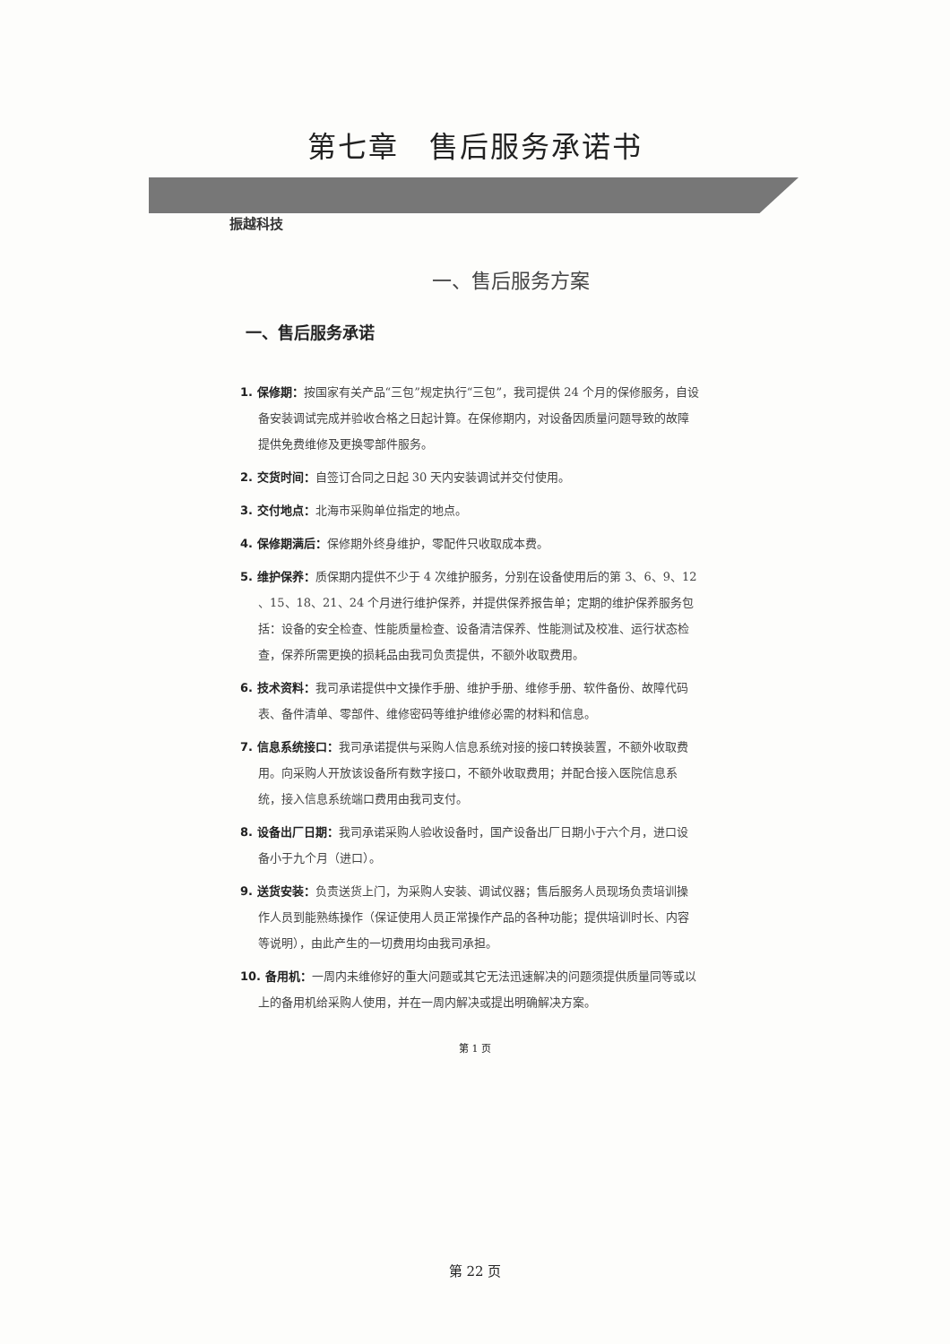第七章　售后服务承诺书
振越科技
一、售后服务方案
一、售后服务承诺
1. 保修期：按国家有关产品“三包”规定执行“三包”，我司提供 24 个月的保修服务，自设备安装调试完成并验收合格之日起计算。在保修期内，对设备因质量问题导致的故障提供免费维修及更换零部件服务。
2. 交货时间：自签订合同之日起 30 天内安装调试并交付使用。
3. 交付地点：北海市采购单位指定的地点。
4. 保修期满后：保修期外终身维护，零配件只收取成本费。
5. 维护保养：质保期内提供不少于 4 次维护服务，分别在设备使用后的第 3、6、9、12 、15、18、21、24 个月进行维护保养，并提供保养报告单；定期的维护保养服务包括：设备的安全检查、性能质量检查、设备清洁保养、性能测试及校准、运行状态检查，保养所需更换的损耗品由我司负责提供，不额外收取费用。
6. 技术资料：我司承诺提供中文操作手册、维护手册、维修手册、软件备份、故障代码表、备件清单、零部件、维修密码等维护维修必需的材料和信息。
7. 信息系统接口：我司承诺提供与采购人信息系统对接的接口转换装置，不额外收取费用。向采购人开放该设备所有数字接口，不额外收取费用；并配合接入医院信息系统，接入信息系统端口费用由我司支付。
8. 设备出厂日期：我司承诺采购人验收设备时，国产设备出厂日期小于六个月，进口设备小于九个月（进口）。
9. 送货安装：负责送货上门，为采购人安装、调试仪器；售后服务人员现场负责培训操作人员到能熟练操作（保证使用人员正常操作产品的各种功能；提供培训时长、内容等说明），由此产生的一切费用均由我司承担。
10. 备用机：一周内未维修好的重大问题或其它无法迅速解决的问题须提供质量同等或以上的备用机给采购人使用，并在一周内解决或提出明确解决方案。
第 1 页
第 22 页